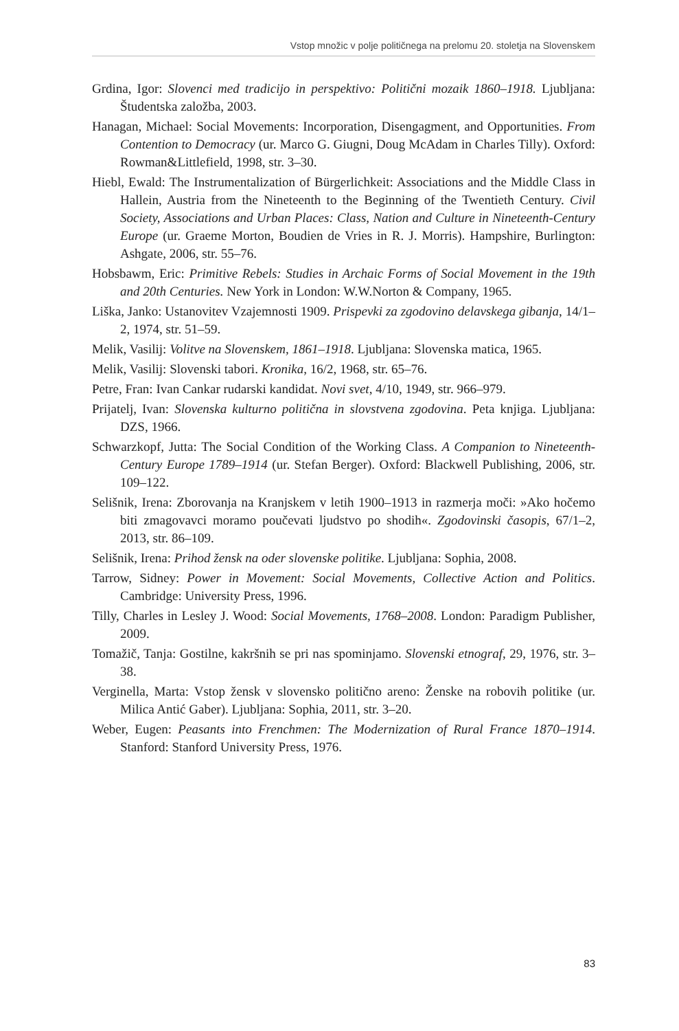Vstop množic v polje političnega na prelomu 20. stoletja na Slovenskem
Grdina, Igor: Slovenci med tradicijo in perspektivo: Politični mozaik 1860–1918. Ljubljana: Študentska založba, 2003.
Hanagan, Michael: Social Movements: Incorporation, Disengagment, and Opportunities. From Contention to Democracy (ur. Marco G. Giugni, Doug McAdam in Charles Tilly). Oxford: Rowman&Littlefield, 1998, str. 3–30.
Hiebl, Ewald: The Instrumentalization of Bürgerlichkeit: Associations and the Middle Class in Hallein, Austria from the Nineteenth to the Beginning of the Twentieth Century. Civil Society, Associations and Urban Places: Class, Nation and Culture in Nineteenth-Century Europe (ur. Graeme Morton, Boudien de Vries in R. J. Morris). Hampshire, Burlington: Ashgate, 2006, str. 55–76.
Hobsbawm, Eric: Primitive Rebels: Studies in Archaic Forms of Social Movement in the 19th and 20th Centuries. New York in London: W.W.Norton & Company, 1965.
Liška, Janko: Ustanovitev Vzajemnosti 1909. Prispevki za zgodovino delavskega gibanja, 14/1–2, 1974, str. 51–59.
Melik, Vasilij: Volitve na Slovenskem, 1861–1918. Ljubljana: Slovenska matica, 1965.
Melik, Vasilij: Slovenski tabori. Kronika, 16/2, 1968, str. 65–76.
Petre, Fran: Ivan Cankar rudarski kandidat. Novi svet, 4/10, 1949, str. 966–979.
Prijatelj, Ivan: Slovenska kulturno politična in slovstvena zgodovina. Peta knjiga. Ljubljana: DZS, 1966.
Schwarzkopf, Jutta: The Social Condition of the Working Class. A Companion to Nineteenth-Century Europe 1789–1914 (ur. Stefan Berger). Oxford: Blackwell Publishing, 2006, str. 109–122.
Selišnik, Irena: Zborovanja na Kranjskem v letih 1900–1913 in razmerja moči: »Ako hočemo biti zmagovavci moramo poučevati ljudstvo po shodih«. Zgodovinski časopis, 67/1–2, 2013, str. 86–109.
Selišnik, Irena: Prihod žensk na oder slovenske politike. Ljubljana: Sophia, 2008.
Tarrow, Sidney: Power in Movement: Social Movements, Collective Action and Politics. Cambridge: University Press, 1996.
Tilly, Charles in Lesley J. Wood: Social Movements, 1768–2008. London: Paradigm Publisher, 2009.
Tomažič, Tanja: Gostilne, kakršnih se pri nas spominjamo. Slovenski etnograf, 29, 1976, str. 3–38.
Verginella, Marta: Vstop žensk v slovensko politično areno: Ženske na robovih politike (ur. Milica Antić Gaber). Ljubljana: Sophia, 2011, str. 3–20.
Weber, Eugen: Peasants into Frenchmen: The Modernization of Rural France 1870–1914. Stanford: Stanford University Press, 1976.
83